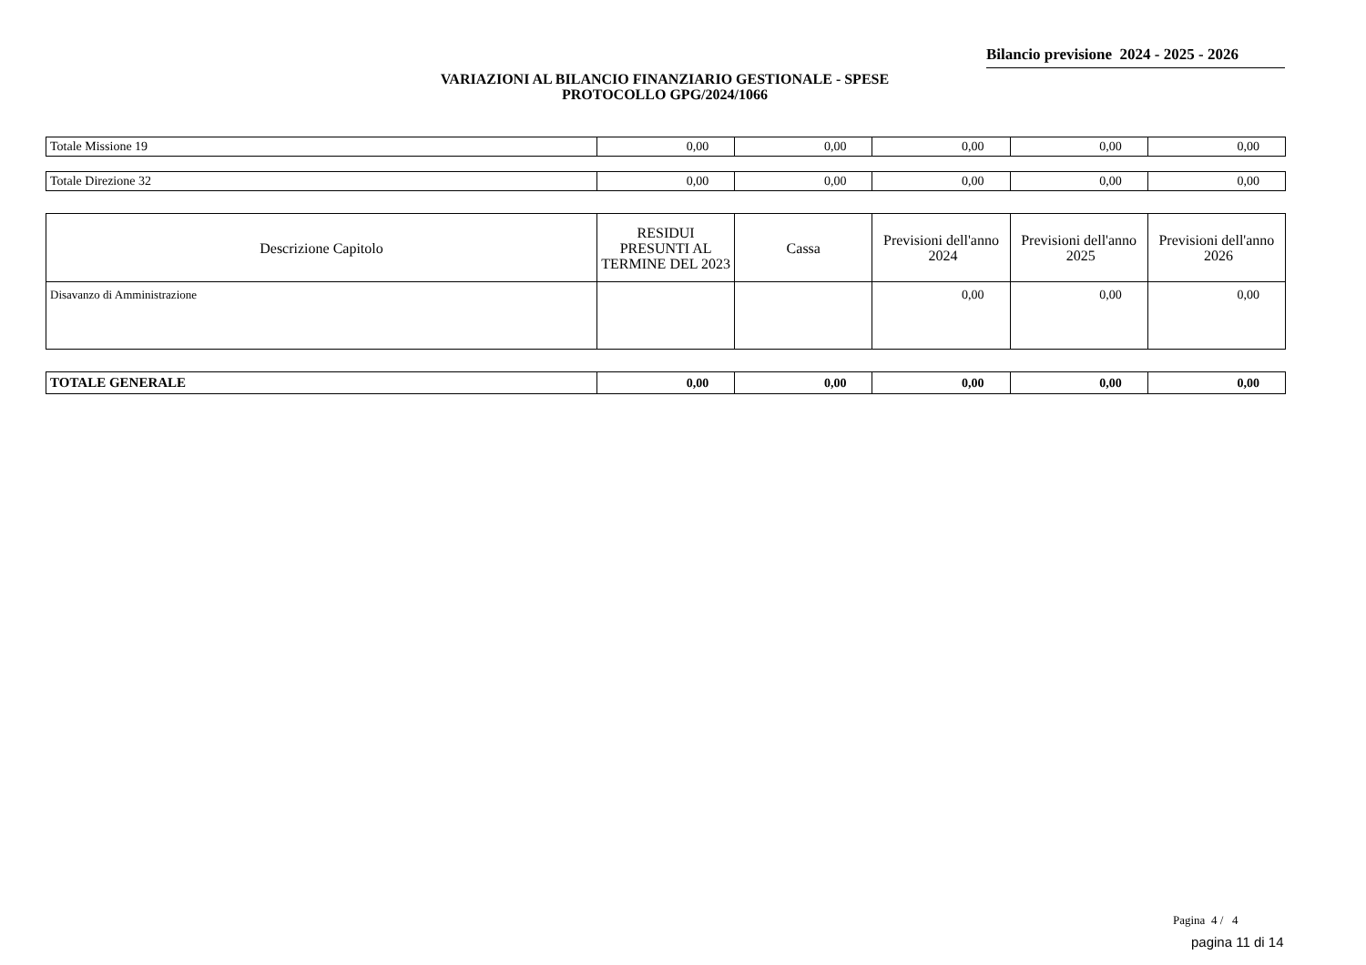Bilancio previsione 2024 - 2025 - 2026
VARIAZIONI AL BILANCIO FINANZIARIO GESTIONALE - SPESE
PROTOCOLLO GPG/2024/1066
| Totale Missione 19 | 0,00 | 0,00 | 0,00 | 0,00 | 0,00 |
| Totale Direzione 32 | 0,00 | 0,00 | 0,00 | 0,00 | 0,00 |
| Descrizione Capitolo | RESIDUI PRESUNTI AL TERMINE DEL 2023 | Cassa | Previsioni dell'anno 2024 | Previsioni dell'anno 2025 | Previsioni dell'anno 2026 |
| --- | --- | --- | --- | --- | --- |
| Disavanzo di Amministrazione | | | 0,00 | 0,00 | 0,00 |
| TOTALE GENERALE | 0,00 | 0,00 | 0,00 | 0,00 | 0,00 |
Pagina 4 / 4
pagina 11 di 14